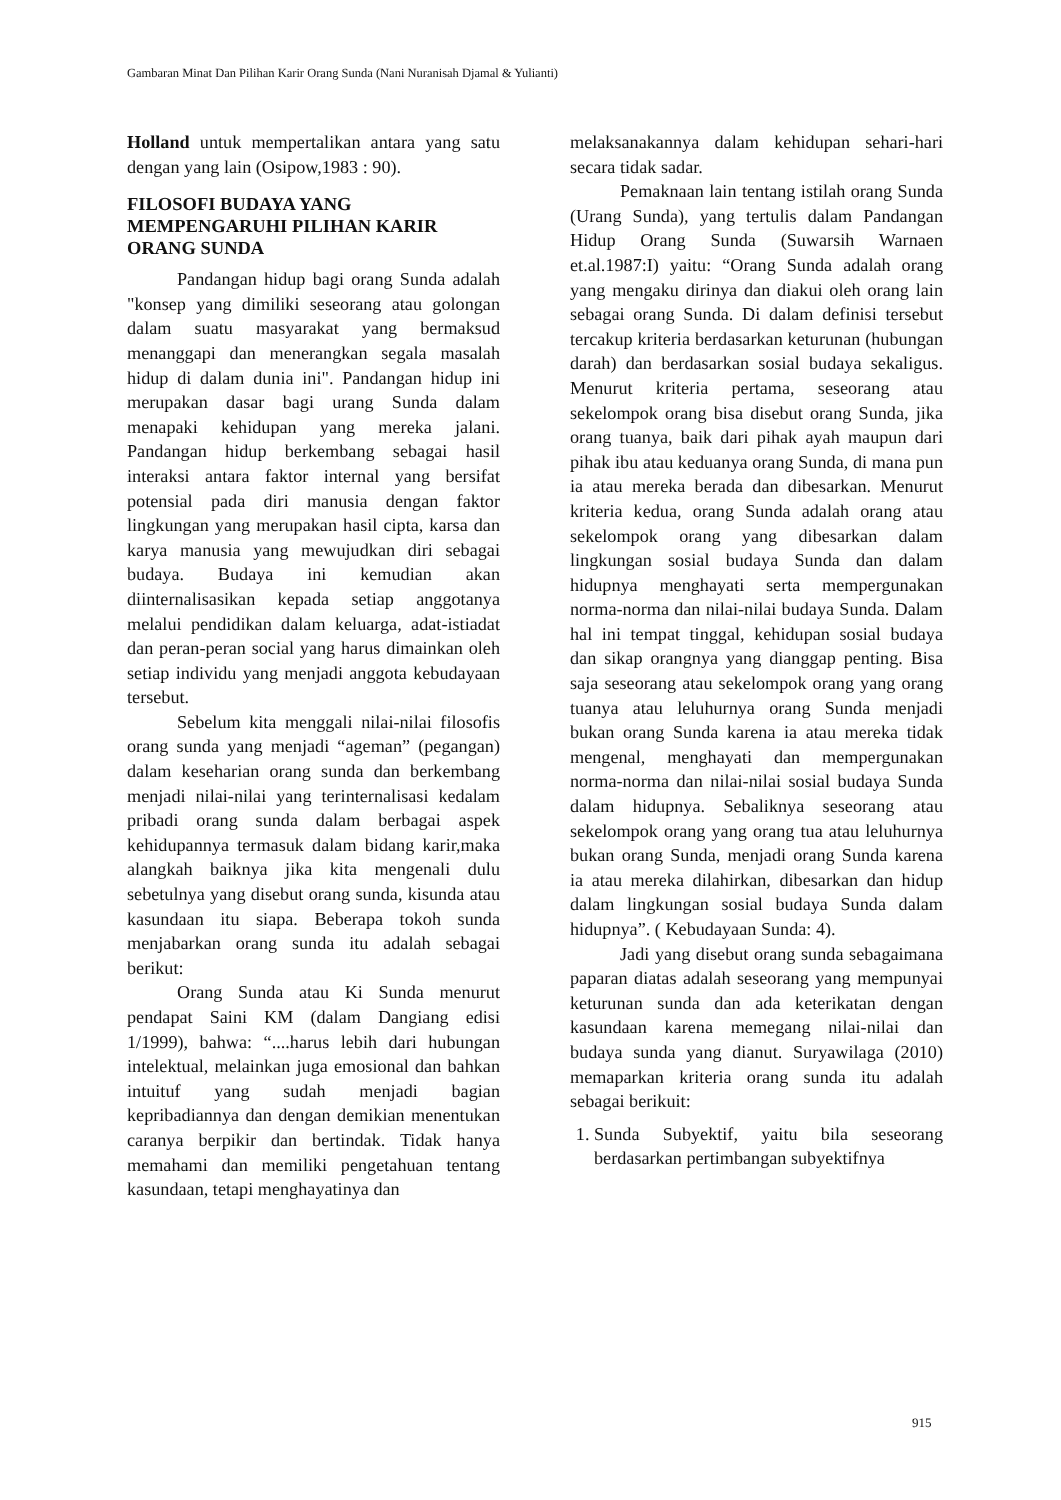Gambaran Minat Dan Pilihan Karir Orang Sunda (Nani Nuranisah Djamal & Yulianti)
Holland untuk mempertalikan antara yang satu dengan yang lain (Osipow,1983 : 90).
FILOSOFI BUDAYA YANG MEMPENGARUHI PILIHAN KARIR ORANG SUNDA
Pandangan hidup bagi orang Sunda adalah "konsep yang dimiliki seseorang atau golongan dalam suatu masyarakat yang bermaksud menanggapi dan menerangkan segala masalah hidup di dalam dunia ini". Pandangan hidup ini merupakan dasar bagi urang Sunda dalam menapaki kehidupan yang mereka jalani. Pandangan hidup berkembang sebagai hasil interaksi antara faktor internal yang bersifat potensial pada diri manusia dengan faktor lingkungan yang merupakan hasil cipta, karsa dan karya manusia yang mewujudkan diri sebagai budaya. Budaya ini kemudian akan diinternalisasikan kepada setiap anggotanya melalui pendidikan dalam keluarga, adat-istiadat dan peran-peran social yang harus dimainkan oleh setiap individu yang menjadi anggota kebudayaan tersebut.
Sebelum kita menggali nilai-nilai filosofis orang sunda yang menjadi “ageman” (pegangan) dalam keseharian orang sunda dan berkembang menjadi nilai-nilai yang terinternalisasi kedalam pribadi orang sunda dalam berbagai aspek kehidupannya termasuk dalam bidang karir,maka alangkah baiknya jika kita mengenali dulu sebetulnya yang disebut orang sunda, kisunda atau kasundaan itu siapa. Beberapa tokoh sunda menjabarkan orang sunda itu adalah sebagai berikut:
Orang Sunda atau Ki Sunda menurut pendapat Saini KM (dalam Dangiang edisi 1/1999), bahwa: “....harus lebih dari hubungan intelektual, melainkan juga emosional dan bahkan intuituf yang sudah menjadi bagian kepribadiannya dan dengan demikian menentukan caranya berpikir dan bertindak. Tidak hanya memahami dan memiliki pengetahuan tentang kasundaan, tetapi menghayatinya dan
melaksanakannya dalam kehidupan sehari-hari secara tidak sadar.
Pemaknaan lain tentang istilah orang Sunda (Urang Sunda), yang tertulis dalam Pandangan Hidup Orang Sunda (Suwarsih Warnaen et.al.1987:I) yaitu: “Orang Sunda adalah orang yang mengaku dirinya dan diakui oleh orang lain sebagai orang Sunda. Di dalam definisi tersebut tercakup kriteria berdasarkan keturunan (hubungan darah) dan berdasarkan sosial budaya sekaligus. Menurut kriteria pertama, seseorang atau sekelompok orang bisa disebut orang Sunda, jika orang tuanya, baik dari pihak ayah maupun dari pihak ibu atau keduanya orang Sunda, di mana pun ia atau mereka berada dan dibesarkan. Menurut kriteria kedua, orang Sunda adalah orang atau sekelompok orang yang dibesarkan dalam lingkungan sosial budaya Sunda dan dalam hidupnya menghayati serta mempergunakan norma-norma dan nilai-nilai budaya Sunda. Dalam hal ini tempat tinggal, kehidupan sosial budaya dan sikap orangnya yang dianggap penting. Bisa saja seseorang atau sekelompok orang yang orang tuanya atau leluhurnya orang Sunda menjadi bukan orang Sunda karena ia atau mereka tidak mengenal, menghayati dan mempergunakan norma-norma dan nilai-nilai sosial budaya Sunda dalam hidupnya. Sebaliknya seseorang atau sekelompok orang yang orang tua atau leluhurnya bukan orang Sunda, menjadi orang Sunda karena ia atau mereka dilahirkan, dibesarkan dan hidup dalam lingkungan sosial budaya Sunda dalam hidupnya”. ( Kebudayaan Sunda: 4).
Jadi yang disebut orang sunda sebagaimana paparan diatas adalah seseorang yang mempunyai keturunan sunda dan ada keterikatan dengan kasundaan karena memegang nilai-nilai dan budaya sunda yang dianut. Suryawilaga (2010) memaparkan kriteria orang sunda itu adalah sebagai berikuit:
1. Sunda Subyektif, yaitu bila seseorang berdasarkan pertimbangan subyektifnya
915